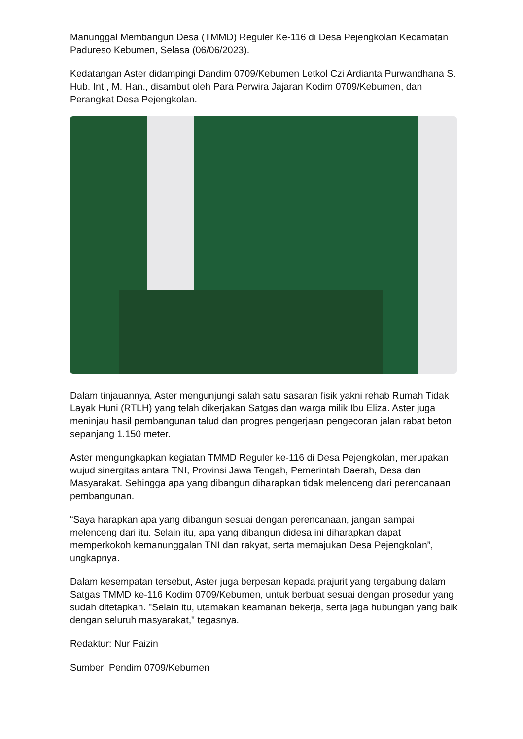Manunggal Membangun Desa (TMMD) Reguler Ke-116 di Desa Pejengkolan Kecamatan Padureso Kebumen, Selasa (06/06/2023).
Kedatangan Aster didampingi Dandim 0709/Kebumen Letkol Czi Ardianta Purwandhana S. Hub. Int., M. Han., disambut oleh Para Perwira Jajaran Kodim 0709/Kebumen, dan Perangkat Desa Pejengkolan.
Dalam tinjauannya, Aster mengunjungi salah satu sasaran fisik yakni rehab Rumah Tidak Layak Huni (RTLH) yang telah dikerjakan Satgas dan warga milik Ibu Eliza. Aster juga meninjau hasil pembangunan talud dan progres pengerjaan pengecoran jalan rabat beton sepanjang 1.150 meter.
Aster mengungkapkan kegiatan TMMD Reguler ke-116 di Desa Pejengkolan, merupakan wujud sinergitas antara TNI, Provinsi Jawa Tengah, Pemerintah Daerah, Desa dan Masyarakat. Sehingga apa yang dibangun diharapkan tidak melenceng dari perencanaan pembangunan.
“Saya harapkan apa yang dibangun sesuai dengan perencanaan, jangan sampai melenceng dari itu. Selain itu, apa yang dibangun didesa ini diharapkan dapat memperkokoh kemanunggalan TNI dan rakyat, serta memajukan Desa Pejengkolan”, ungkapnya.
Dalam kesempatan tersebut, Aster juga berpesan kepada prajurit yang tergabung dalam Satgas TMMD ke-116 Kodim 0709/Kebumen, untuk berbuat sesuai dengan prosedur yang sudah ditetapkan. "Selain itu, utamakan keamanan bekerja, serta jaga hubungan yang baik dengan seluruh masyarakat," tegasnya.
Redaktur: Nur Faizin
Sumber: Pendim 0709/Kebumen